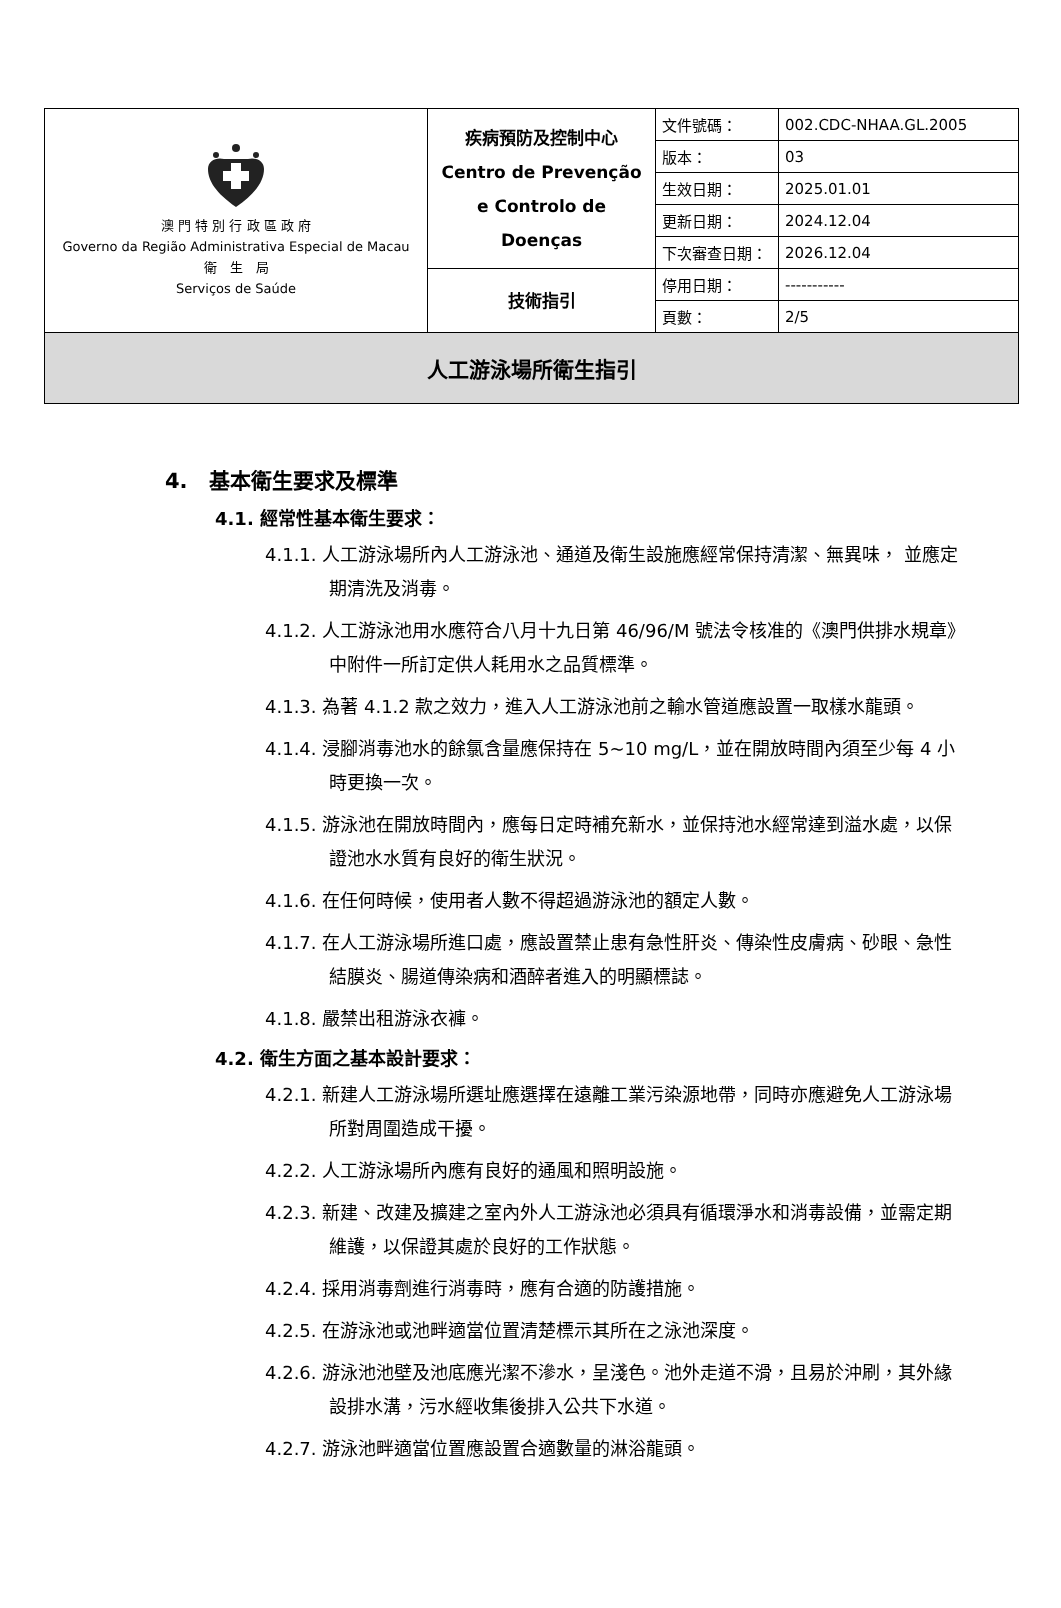| 澳 門 特 別 行 政 區 政 府 Governo da Região Administrativa Especial de Macau 衛 生 局 Serviços de Saúde | 疾病預防及控制中心 Centro de Prevenção e Controlo de Doenças | 文件號碼： | 002.CDC-NHAA.GL.2005 |
| | | 版本： | 03 |
| | | 生效日期： | 2025.01.01 |
| | | 更新日期： | 2024.12.04 |
| | | 下次審查日期： | 2026.12.04 |
| | 技術指引 | 停用日期： | ----------- |
| | | 頁數： | 2/5 |
| 人工游泳場所衛生指引 | | | |
4.　基本衛生要求及標準
4.1. 經常性基本衛生要求：
4.1.1. 人工游泳場所內人工游泳池、通道及衛生設施應經常保持清潔、無異味， 並應定期清洗及消毒。
4.1.2. 人工游泳池用水應符合八月十九日第 46/96/M 號法令核准的《澳門供排水規章》中附件一所訂定供人耗用水之品質標準。
4.1.3. 為著 4.1.2 款之效力，進入人工游泳池前之輸水管道應設置一取樣水龍頭。
4.1.4. 浸腳消毒池水的餘氯含量應保持在 5~10 mg/L，並在開放時間內須至少每 4 小時更換一次。
4.1.5. 游泳池在開放時間內，應每日定時補充新水，並保持池水經常達到溢水處，以保證池水水質有良好的衛生狀況。
4.1.6. 在任何時候，使用者人數不得超過游泳池的額定人數。
4.1.7. 在人工游泳場所進口處，應設置禁止患有急性肝炎、傳染性皮膚病、砂眼、急性結膜炎、腸道傳染病和酒醉者進入的明顯標誌。
4.1.8. 嚴禁出租游泳衣褲。
4.2. 衛生方面之基本設計要求：
4.2.1. 新建人工游泳場所選址應選擇在遠離工業污染源地帶，同時亦應避免人工游泳場所對周圍造成干擾。
4.2.2. 人工游泳場所內應有良好的通風和照明設施。
4.2.3. 新建、改建及擴建之室內外人工游泳池必須具有循環淨水和消毒設備，並需定期維護，以保證其處於良好的工作狀態。
4.2.4. 採用消毒劑進行消毒時，應有合適的防護措施。
4.2.5. 在游泳池或池畔適當位置清楚標示其所在之泳池深度。
4.2.6. 游泳池池壁及池底應光潔不滲水，呈淺色。池外走道不滑，且易於沖刷，其外緣設排水溝，污水經收集後排入公共下水道。
4.2.7. 游泳池畔適當位置應設置合適數量的淋浴龍頭。